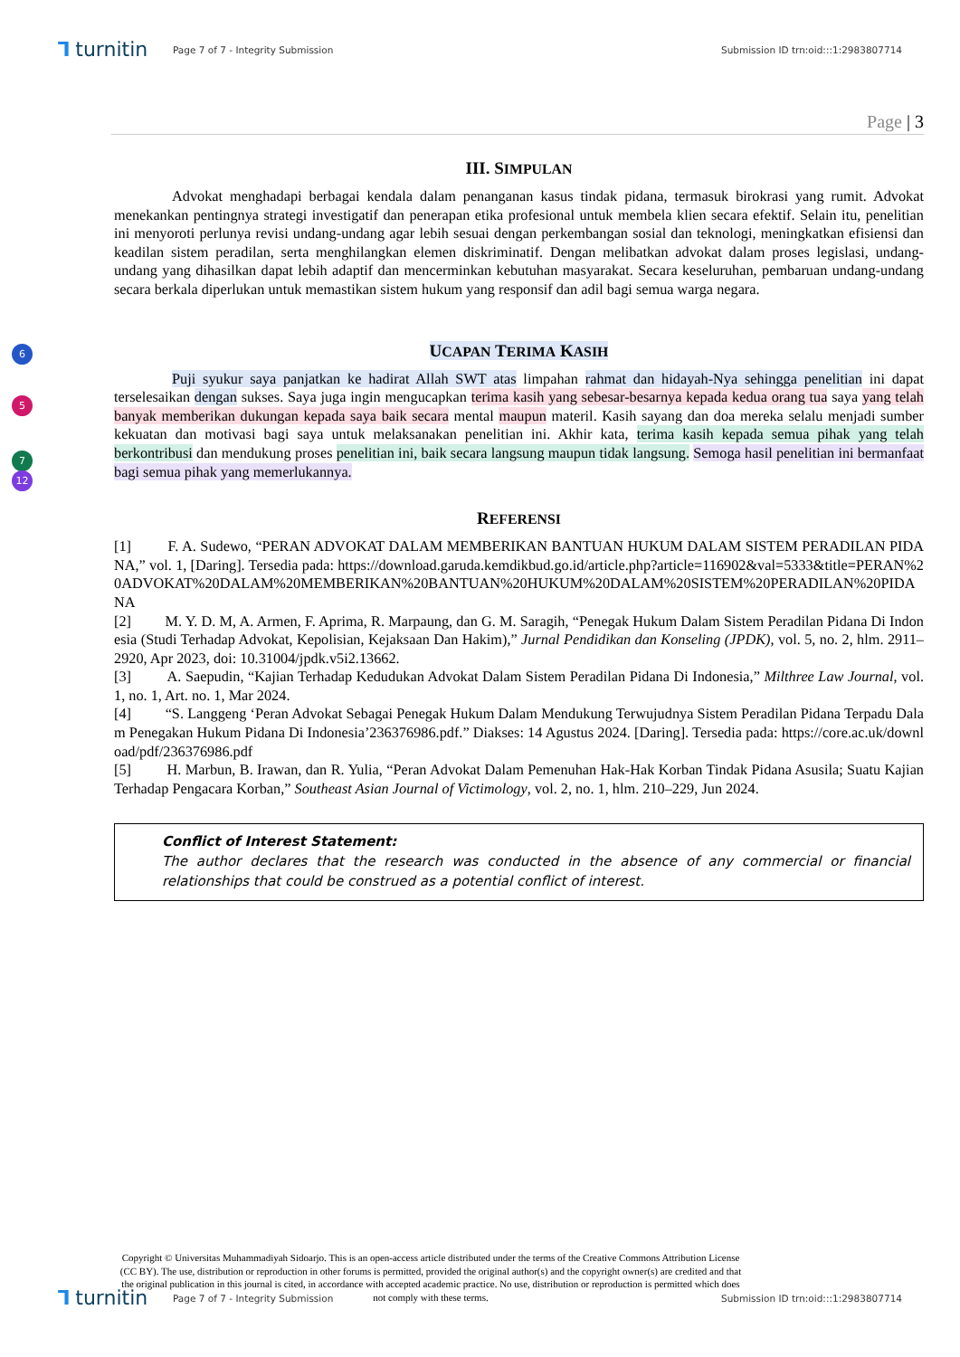⅂ turnitin
Page 7 of 7 - Integrity Submission
Submission ID trn:oid:::1:2983807714
6
5
7
12
Page | 3
III. SIMPULAN
Advokat menghadapi berbagai kendala dalam penanganan kasus tindak pidana, termasuk birokrasi yang rumit. Advokat menekankan pentingnya strategi investigatif dan penerapan etika profesional untuk membela klien secara efektif. Selain itu, penelitian ini menyoroti perlunya revisi undang-undang agar lebih sesuai dengan perkembangan sosial dan teknologi, meningkatkan efisiensi dan keadilan sistem peradilan, serta menghilangkan elemen diskriminatif. Dengan melibatkan advokat dalam proses legislasi, undang-undang yang dihasilkan dapat lebih adaptif dan mencerminkan kebutuhan masyarakat. Secara keseluruhan, pembaruan undang-undang secara berkala diperlukan untuk memastikan sistem hukum yang responsif dan adil bagi semua warga negara.
UCAPAN TERIMA KASIH
Puji syukur saya panjatkan ke hadirat Allah SWT atas limpahan rahmat dan hidayah-Nya sehingga penelitian ini dapat terselesaikan dengan sukses. Saya juga ingin mengucapkan terima kasih yang sebesar-besarnya kepada kedua orang tua saya yang telah banyak memberikan dukungan kepada saya baik secara mental maupun materil. Kasih sayang dan doa mereka selalu menjadi sumber kekuatan dan motivasi bagi saya untuk melaksanakan penelitian ini. Akhir kata, terima kasih kepada semua pihak yang telah berkontribusi dan mendukung proses penelitian ini, baik secara langsung maupun tidak langsung. Semoga hasil penelitian ini bermanfaat bagi semua pihak yang memerlukannya.
REFERENSI
[1] F. A. Sudewo, “PERAN ADVOKAT DALAM MEMBERIKAN BANTUAN HUKUM DALAM SISTEM PERADILAN PIDANA,” vol. 1, [Daring]. Tersedia pada: https://download.garuda.kemdikbud.go.id/article.php?article=116902&val=5333&title=PERAN%20ADVOKAT%20DALAM%20MEMBERIKAN%20BANTUAN%20HUKUM%20DALAM%20SISTEM%20PERADILAN%20PIDANA
[2] M. Y. D. M, A. Armen, F. Aprima, R. Marpaung, dan G. M. Saragih, “Penegak Hukum Dalam Sistem Peradilan Pidana Di Indonesia (Studi Terhadap Advokat, Kepolisian, Kejaksaan Dan Hakim),” Jurnal Pendidikan dan Konseling (JPDK), vol. 5, no. 2, hlm. 2911–2920, Apr 2023, doi: 10.31004/jpdk.v5i2.13662.
[3] A. Saepudin, “Kajian Terhadap Kedudukan Advokat Dalam Sistem Peradilan Pidana Di Indonesia,” Milthree Law Journal, vol. 1, no. 1, Art. no. 1, Mar 2024.
[4] “S. Langgeng ‘Peran Advokat Sebagai Penegak Hukum Dalam Mendukung Terwujudnya Sistem Peradilan Pidana Terpadu Dalam Penegakan Hukum Pidana Di Indonesia’236376986.pdf.” Diakses: 14 Agustus 2024. [Daring]. Tersedia pada: https://core.ac.uk/download/pdf/236376986.pdf
[5] H. Marbun, B. Irawan, dan R. Yulia, “Peran Advokat Dalam Pemenuhan Hak-Hak Korban Tindak Pidana Asusila; Suatu Kajian Terhadap Pengacara Korban,” Southeast Asian Journal of Victimology, vol. 2, no. 1, hlm. 210–229, Jun 2024.
Conflict of Interest Statement:
The author declares that the research was conducted in the absence of any commercial or financial relationships that could be construed as a potential conflict of interest.
Copyright © Universitas Muhammadiyah Sidoarjo. This is an open-access article distributed under the terms of the Creative Commons Attribution License (CC BY). The use, distribution or reproduction in other forums is permitted, provided the original author(s) and the copyright owner(s) are credited and that the original publication in this journal is cited, in accordance with accepted academic practice. No use, distribution or reproduction is permitted which does not comply with these terms.
⅂ turnitin
Page 7 of 7 - Integrity Submission
Submission ID trn:oid:::1:2983807714